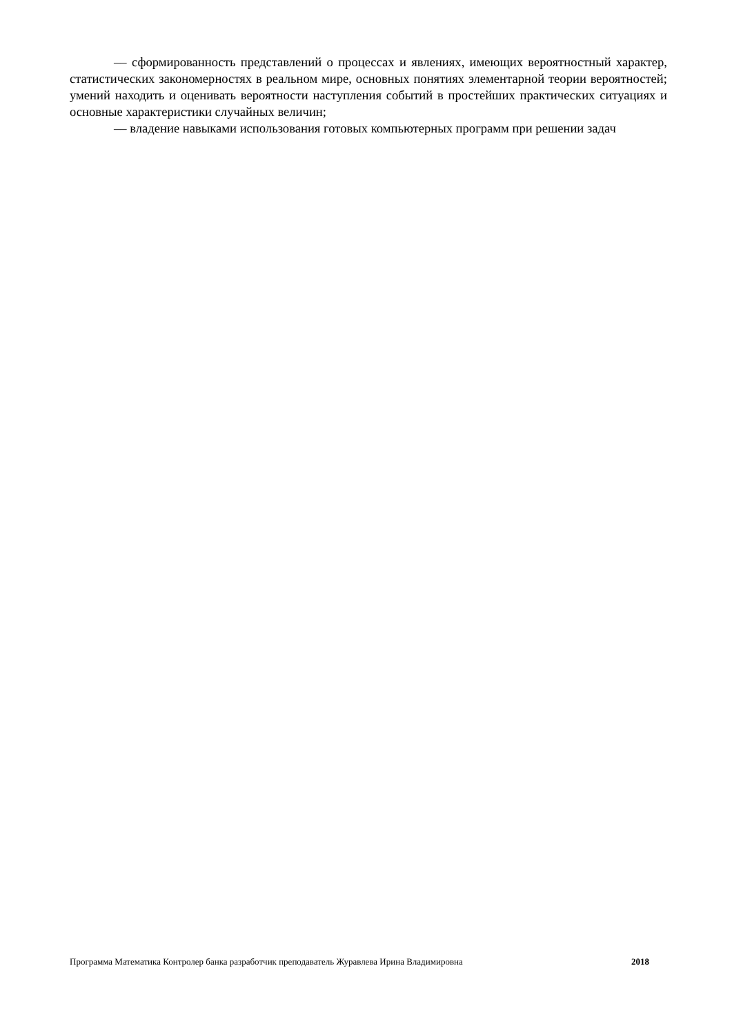–– сформированность представлений о процессах и явлениях, имеющих вероятностный характер, статистических закономерностях в реальном мире, основных понятиях элементарной теории вероятностей; умений находить и оценивать вероятности наступления событий в простейших практических ситуациях и основные характеристики случайных величин;
–– владение навыками использования готовых компьютерных программ при решении задач
Программа Математика Контролер банка разработчик преподаватель Журавлева Ирина Владимировна 2018